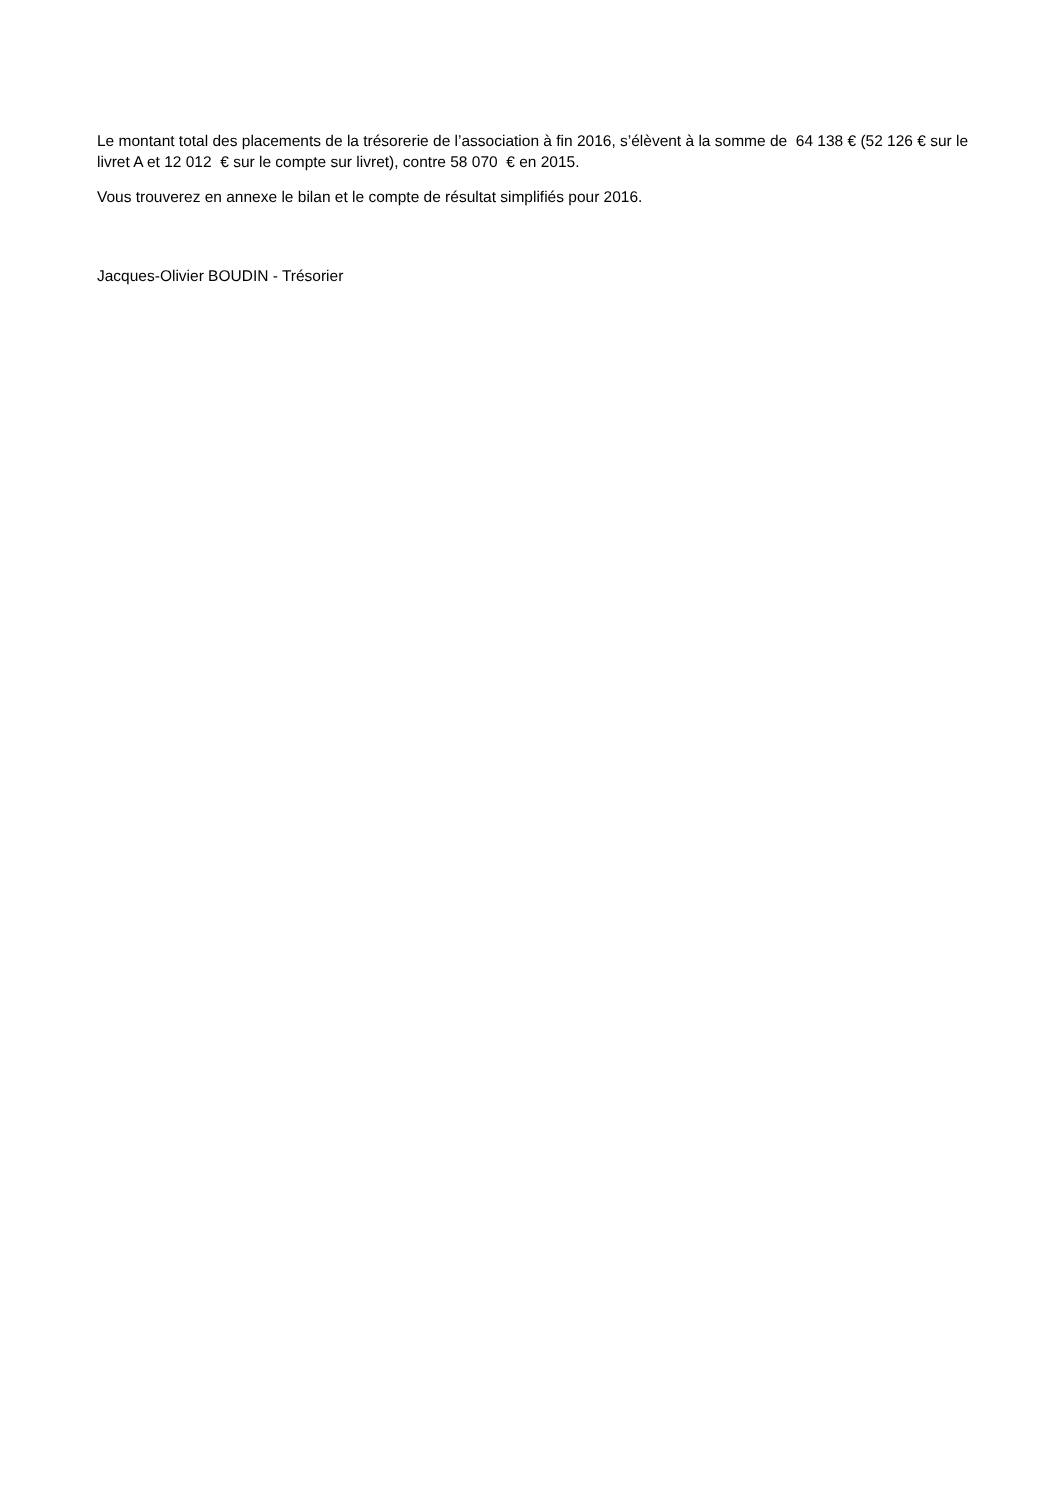Le montant total des placements de la trésorerie de l’association à fin 2016, s’élèvent à la somme de 64 138 € (52 126 € sur le livret A et 12 012 € sur le compte sur livret), contre 58 070 € en 2015.
Vous trouverez en annexe le bilan et le compte de résultat simplifiés pour 2016.
Jacques-Olivier BOUDIN - Trésorier